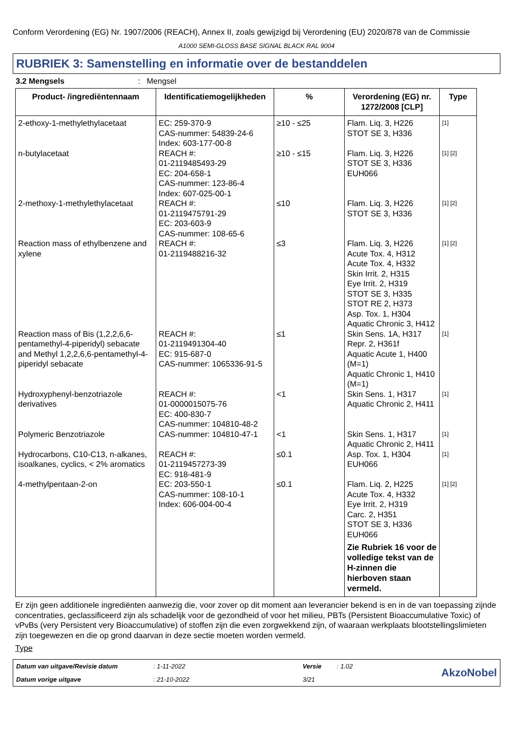Conform Verordening (EG) Nr. 1907/2006 (REACH), Annex II, zoals gewijzigd bij Verordening (EU) 2020/878 van de Commissie
A1000 SEMI-GLOSS BASE SIGNAL BLACK RAL 9004
RUBRIEK 3: Samenstelling en informatie over de bestanddelen
3.2 Mengsels: Mengsel
| Product- /ingrediëntennaam | Identificatiemogelijkheden | % | Verordening (EG) nr. 1272/2008 [CLP] | Type |
| --- | --- | --- | --- | --- |
| 2-ethoxy-1-methylethylacetaat | EC: 259-370-9 CAS-nummer: 54839-24-6 Index: 603-177-00-8 | ≥10 - ≤25 | Flam. Liq. 3, H226 STOT SE 3, H336 | [1] |
| n-butylacetaat | REACH #: 01-2119485493-29 EC: 204-658-1 CAS-nummer: 123-86-4 Index: 607-025-00-1 | ≥10 - ≤15 | Flam. Liq. 3, H226 STOT SE 3, H336 EUH066 | [1] [2] |
| 2-methoxy-1-methylethylacetaat | REACH #: 01-2119475791-29 EC: 203-603-9 CAS-nummer: 108-65-6 | ≤10 | Flam. Liq. 3, H226 STOT SE 3, H336 | [1] [2] |
| Reaction mass of ethylbenzene and xylene | REACH #: 01-2119488216-32 | ≤3 | Flam. Liq. 3, H226 Acute Tox. 4, H312 Acute Tox. 4, H332 Skin Irrit. 2, H315 Eye Irrit. 2, H319 STOT SE 3, H335 STOT RE 2, H373 Asp. Tox. 1, H304 Aquatic Chronic 3, H412 | [1] [2] |
| Reaction mass of Bis (1,2,2,6,6-pentamethyl-4-piperidyl) sebacate and Methyl 1,2,2,6,6-pentamethyl-4-piperidyl sebacate | REACH #: 01-2119491304-40 EC: 915-687-0 CAS-nummer: 1065336-91-5 | ≤1 | Skin Sens. 1A, H317 Repr. 2, H361f Aquatic Acute 1, H400 (M=1) Aquatic Chronic 1, H410 (M=1) | [1] |
| Hydroxyphenyl-benzotriazole derivatives | REACH #: 01-0000015075-76 EC: 400-830-7 CAS-nummer: 104810-48-2 | <1 | Skin Sens. 1, H317 Aquatic Chronic 2, H411 | [1] |
| Polymeric Benzotriazole | CAS-nummer: 104810-47-1 | <1 | Skin Sens. 1, H317 Aquatic Chronic 2, H411 | [1] |
| Hydrocarbons, C10-C13, n-alkanes, isoalkanes, cyclics, < 2% aromatics | REACH #: 01-2119457273-39 EC: 918-481-9 | ≤0.1 | Asp. Tox. 1, H304 EUH066 | [1] |
| 4-methylpentaan-2-on | EC: 203-550-1 CAS-nummer: 108-10-1 Index: 606-004-00-4 | ≤0.1 | Flam. Liq. 2, H225 Acute Tox. 4, H332 Eye Irrit. 2, H319 Carc. 2, H351 STOT SE 3, H336 EUH066 Zie Rubriek 16 voor de volledige tekst van de H-zinnen die hierboven staan vermeld. | [1] [2] |
Er zijn geen additionele ingrediënten aanwezig die, voor zover op dit moment aan leverancier bekend is en in de van toepassing zijnde concentraties, geclassificeerd zijn als schadelijk voor de gezondheid of voor het milieu, PBTs (Persistent Bioaccumulative Toxic) of vPvBs (very Persistent very Bioaccumulative) of stoffen zijn die even zorgwekkend zijn, of waaraan werkplaats blootstellingslimieten zijn toegewezen en die op grond daarvan in deze sectie moeten worden vermeld.
Type
Datum van uitgave/Revisie datum: 1-11-2022 Versie: 1.02 AkzoNobel Datum vorige uitgave: 21-10-2022 3/21